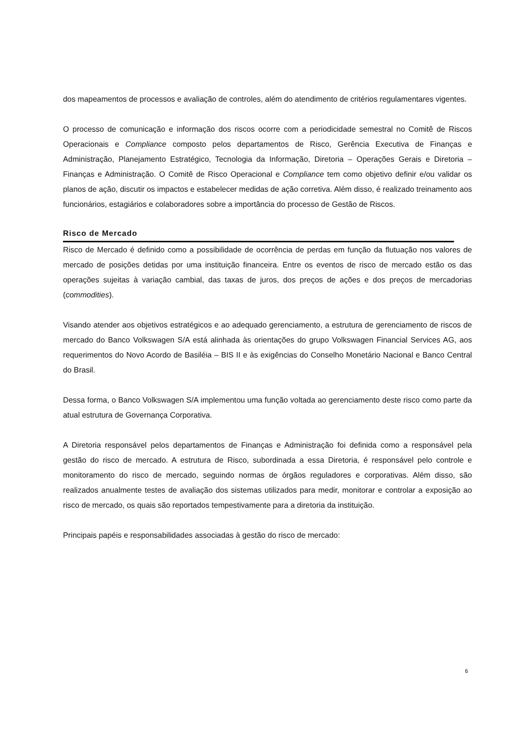dos mapeamentos de processos e avaliação de controles, além do atendimento de critérios regulamentares vigentes.
O processo de comunicação e informação dos riscos ocorre com a periodicidade semestral no Comitê de Riscos Operacionais e Compliance composto pelos departamentos de Risco, Gerência Executiva de Finanças e Administração, Planejamento Estratégico, Tecnologia da Informação, Diretoria – Operações Gerais e Diretoria – Finanças e Administração. O Comitê de Risco Operacional e Compliance tem como objetivo definir e/ou validar os planos de ação, discutir os impactos e estabelecer medidas de ação corretiva. Além disso, é realizado treinamento aos funcionários, estagiários e colaboradores sobre a importância do processo de Gestão de Riscos.
Risco de Mercado
Risco de Mercado é definido como a possibilidade de ocorrência de perdas em função da flutuação nos valores de mercado de posições detidas por uma instituição financeira. Entre os eventos de risco de mercado estão os das operações sujeitas à variação cambial, das taxas de juros, dos preços de ações e dos preços de mercadorias (commodities).
Visando atender aos objetivos estratégicos e ao adequado gerenciamento, a estrutura de gerenciamento de riscos de mercado do Banco Volkswagen S/A está alinhada às orientações do grupo Volkswagen Financial Services AG, aos requerimentos do Novo Acordo de Basiléia – BIS II e às exigências do Conselho Monetário Nacional e Banco Central do Brasil.
Dessa forma, o Banco Volkswagen S/A implementou uma função voltada ao gerenciamento deste risco como parte da atual estrutura de Governança Corporativa.
A Diretoria responsável pelos departamentos de Finanças e Administração foi definida como a responsável pela gestão do risco de mercado. A estrutura de Risco, subordinada a essa Diretoria, é responsável pelo controle e monitoramento do risco de mercado, seguindo normas de órgãos reguladores e corporativas. Além disso, são realizados anualmente testes de avaliação dos sistemas utilizados para medir, monitorar e controlar a exposição ao risco de mercado, os quais são reportados tempestivamente para a diretoria da instituição.
Principais papéis e responsabilidades associadas à gestão do risco de mercado:
6